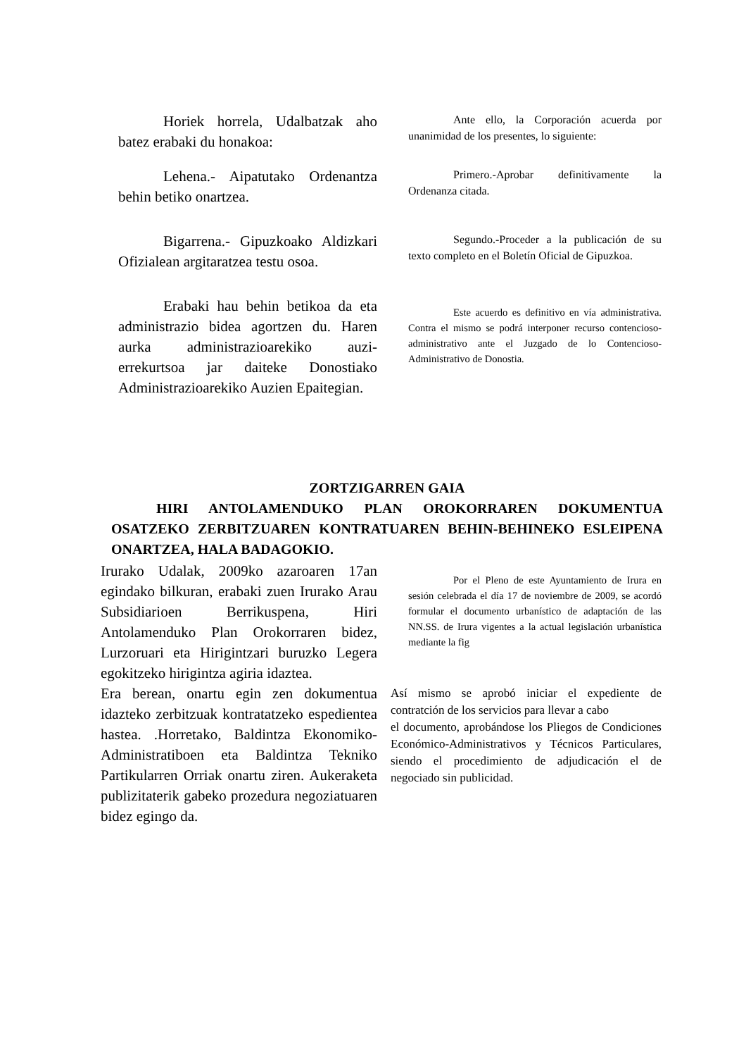Horiek horrela, Udalbatzak aho batez erabaki du honakoa:
Ante ello, la Corporación acuerda por unanimidad de los presentes, lo siguiente:
Lehena.- Aipatutako Ordenantza behin betiko onartzea.
Primero.-Aprobar definitivamente la Ordenanza citada.
Bigarrena.- Gipuzkoako Aldizkari Ofizialean argitaratzea testu osoa.
Segundo.-Proceder a la publicación de su texto completo en el Boletín Oficial de Gipuzkoa.
Erabaki hau behin betikoa da eta administrazio bidea agortzen du. Haren aurka administrazioarekiko auzi-errekurtsoa jar daiteke Donostiako Administrazioarekiko Auzien Epaitegian.
Este acuerdo es definitivo en vía administrativa. Contra el mismo se podrá interponer recurso contencioso-administrativo ante el Juzgado de lo Contencioso-Administrativo de Donostia.
ZORTZIGARREN GAIA
HIRI ANTOLAMENDUKO PLAN OROKORRAREN DOKUMENTUA OSATZEKO ZERBITZUAREN KONTRATUAREN BEHIN-BEHINEKO ESLEIPENA ONARTZEA, HALA BADAGOKIO.
Irurako Udalak, 2009ko azaroaren 17an egindako bilkuran, erabaki zuen Irurako Arau Subsidiarioen Berrikuspena, Hiri Antolamenduko Plan Orokorraren bidez, Lurzoruari eta Hirigintzari buruzko Legera egokitzeko hirigintza agiria idaztea.
Por el Pleno de este Ayuntamiento de Irura en sesión celebrada el día 17 de noviembre de 2009, se acordó formular el documento urbanístico de adaptación de las NN.SS. de Irura vigentes a la actual legislación urbanística mediante la fig
Era berean, onartu egin zen dokumentua idazteko zerbitzuak kontratatzeko espedientea hastea. .Horretako, Baldintza Ekonomiko-Administratiboen eta Baldintza Tekniko Partikularren Orriak onartu ziren. Aukeraketa publizitaterik gabeko prozedura negoziatuaren bidez egingo da.
Así mismo se aprobó iniciar el expediente de contratción de los servicios para llevar a cabo
el documento, aprobándose los Pliegos de Condiciones Económico-Administrativos y Técnicos Particulares, siendo el procedimiento de adjudicación el de negociado sin publicidad.